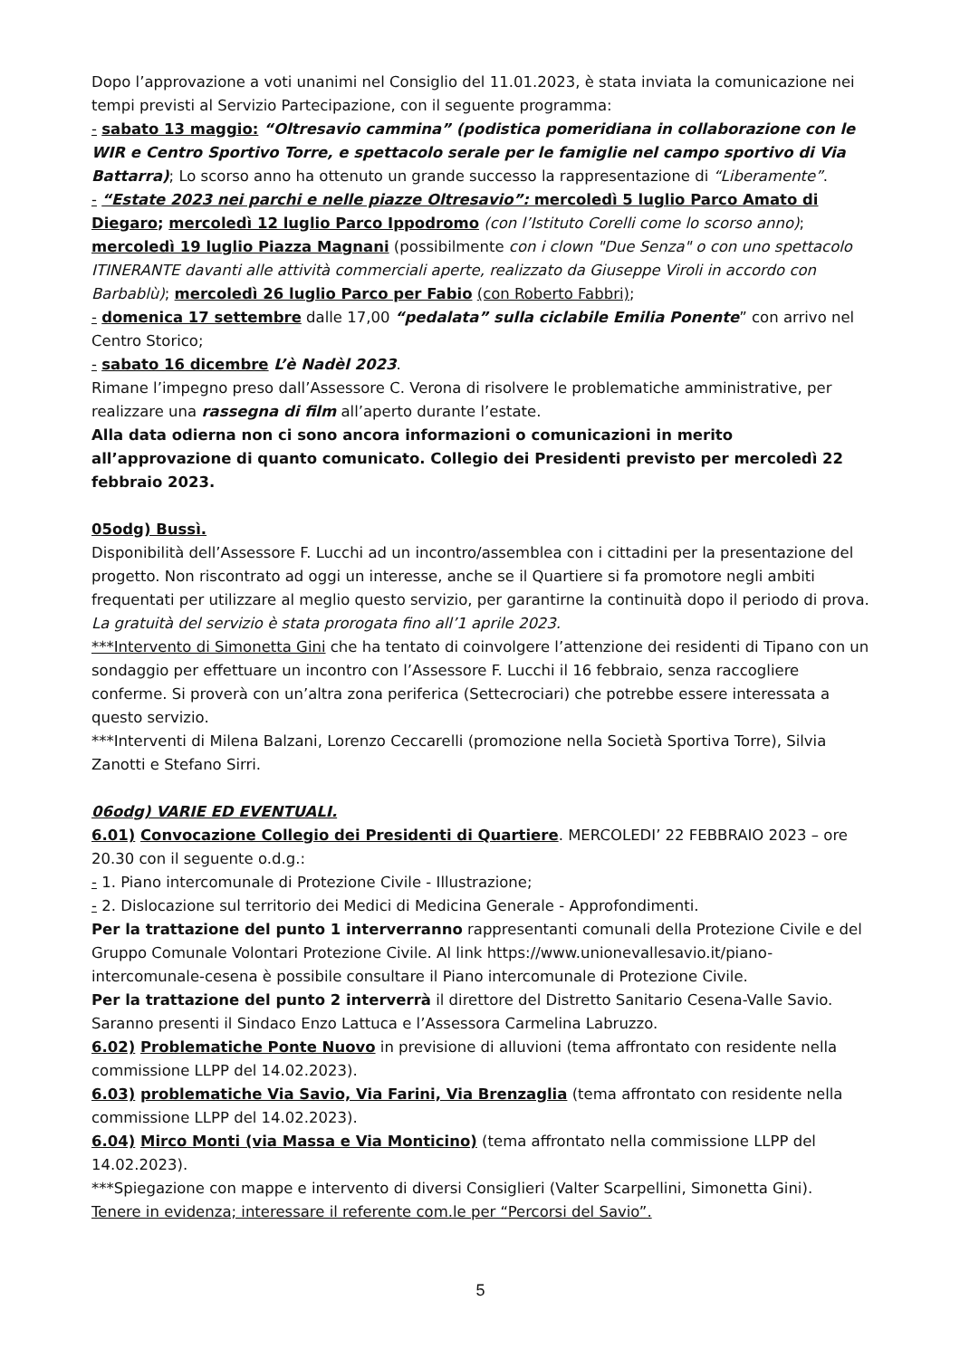Dopo l’approvazione a voti unanimi nel Consiglio del 11.01.2023, è stata inviata la comunicazione nei tempi previsti al Servizio Partecipazione, con il seguente programma:
- sabato 13 maggio: “Oltresavio cammina” (podistica pomeridiana in collaborazione con le WIR e Centro Sportivo Torre, e spettacolo serale per le famiglie nel campo sportivo di Via Battarra); Lo scorso anno ha ottenuto un grande successo la rappresentazione di “Liberamente”.
- “Estate 2023 nei parchi e nelle piazze Oltresavio”: mercoledì 5 luglio Parco Amato di Diegaro; mercoledì 12 luglio Parco Ippodromo (con l’Istituto Corelli come lo scorso anno); mercoledì 19 luglio Piazza Magnani (possibilmente con i clown "Due Senza" o con uno spettacolo ITINERANTE davanti alle attività commerciali aperte, realizzato da Giuseppe Viroli in accordo con Barbablù); mercoledì 26 luglio Parco per Fabio (con Roberto Fabbri);
- domenica 17 settembre dalle 17,00 “pedalata” sulla ciclabile Emilia Ponente” con arrivo nel Centro Storico;
- sabato 16 dicembre L’è Nadèl 2023.
Rimane l’impegno preso dall’Assessore C. Verona di risolvere le problematiche amministrative, per realizzare una rassegna di film all’aperto durante l’estate.
Alla data odierna non ci sono ancora informazioni o comunicazioni in merito all’approvazione di quanto comunicato. Collegio dei Presidenti previsto per mercoledì 22 febbraio 2023.
05odg) Bussì.
Disponibilità dell’Assessore F. Lucchi ad un incontro/assemblea con i cittadini per la presentazione del progetto. Non riscontrato ad oggi un interesse, anche se il Quartiere si fa promotore negli ambiti frequentati per utilizzare al meglio questo servizio, per garantirne la continuità dopo il periodo di prova. La gratuità del servizio è stata prorogata fino all’1 aprile 2023.
***Intervento di Simonetta Gini che ha tentato di coinvolgere l’attenzione dei residenti di Tipano con un sondaggio per effettuare un incontro con l’Assessore F. Lucchi il 16 febbraio, senza raccogliere conferme. Si proverà con un’altra zona periferica (Settecrociari) che potrebbe essere interessata a questo servizio.
***Interventi di Milena Balzani, Lorenzo Ceccarelli (promozione nella Società Sportiva Torre), Silvia Zanotti e Stefano Sirri.
06odg) VARIE ED EVENTUALI.
6.01) Convocazione Collegio dei Presidenti di Quartiere. MERCOLEDI’ 22 FEBBRAIO 2023 – ore 20.30 con il seguente o.d.g.:
- 1. Piano intercomunale di Protezione Civile - Illustrazione;
- 2. Dislocazione sul territorio dei Medici di Medicina Generale - Approfondimenti.
Per la trattazione del punto 1 interverranno rappresentanti comunali della Protezione Civile e del Gruppo Comunale Volontari Protezione Civile. Al link https://www.unionevallesavio.it/piano-intercomunale-cesena è possibile consultare il Piano intercomunale di Protezione Civile.
Per la trattazione del punto 2 interverrà il direttore del Distretto Sanitario Cesena-Valle Savio. Saranno presenti il Sindaco Enzo Lattuca e l’Assessora Carmelina Labruzzo.
6.02) Problematiche Ponte Nuovo in previsione di alluvioni (tema affrontato con residente nella commissione LLPP del 14.02.2023).
6.03) problematiche Via Savio, Via Farini, Via Brenzaglia (tema affrontato con residente nella commissione LLPP del 14.02.2023).
6.04) Mirco Monti (via Massa e Via Monticino) (tema affrontato nella commissione LLPP del 14.02.2023).
***Spiegazione con mappe e intervento di diversi Consiglieri (Valter Scarpellini, Simonetta Gini).
Tenere in evidenza; interessare il referente com.le per “Percorsi del Savio”.
5